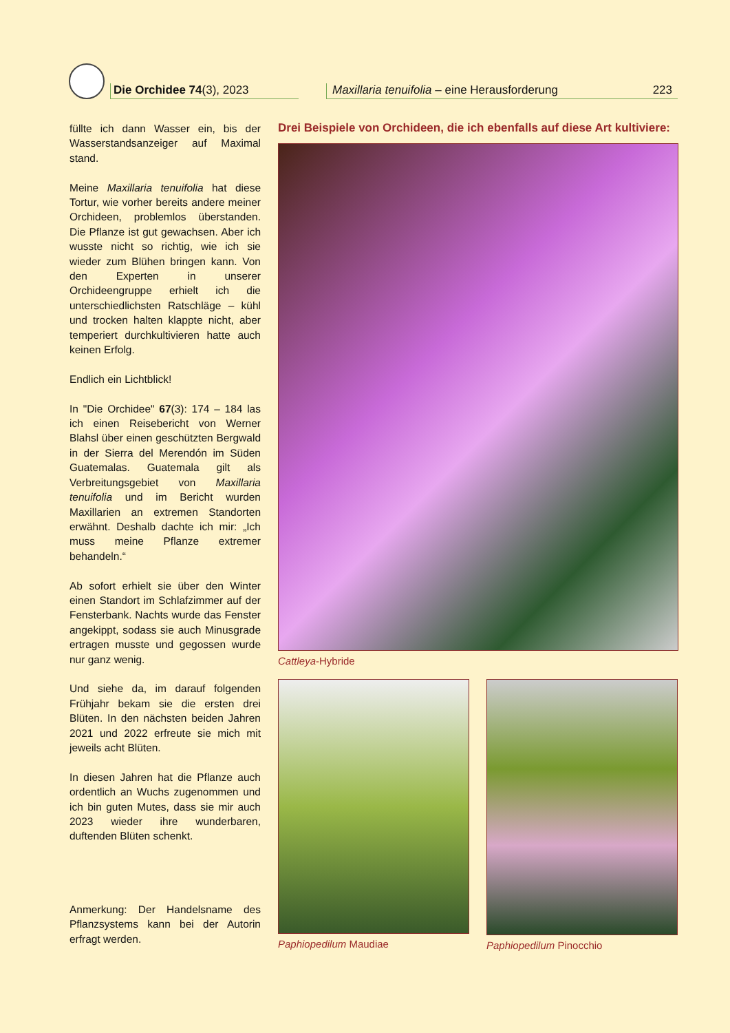Die Orchidee 74(3), 2023
Maxillaria tenuifolia – eine Herausforderung 223
füllte ich dann Wasser ein, bis der Wasserstandsanzeiger auf Maximal stand.
Meine Maxillaria tenuifolia hat diese Tortur, wie vorher bereits andere meiner Orchideen, problemlos überstanden. Die Pflanze ist gut gewachsen. Aber ich wusste nicht so richtig, wie ich sie wieder zum Blühen bringen kann. Von den Experten in unserer Orchideengruppe erhielt ich die unterschiedlichsten Ratschläge – kühl und trocken halten klappte nicht, aber temperiert durchkultivieren hatte auch keinen Erfolg.
Endlich ein Lichtblick!
In "Die Orchidee" 67(3): 174 – 184 las ich einen Reisebericht von Werner Blahsl über einen geschützten Bergwald in der Sierra del Merendón im Süden Guatemalas. Guatemala gilt als Verbreitungsgebiet von Maxillaria tenuifolia und im Bericht wurden Maxillarien an extremen Standorten erwähnt. Deshalb dachte ich mir: „Ich muss meine Pflanze extremer behandeln.“
Ab sofort erhielt sie über den Winter einen Standort im Schlafzimmer auf der Fensterbank. Nachts wurde das Fenster angekippt, sodass sie auch Minusgrade ertragen musste und gegossen wurde nur ganz wenig.
Und siehe da, im darauf folgenden Frühjahr bekam sie die ersten drei Blüten. In den nächsten beiden Jahren 2021 und 2022 erfreute sie mich mit jeweils acht Blüten.
In diesen Jahren hat die Pflanze auch ordentlich an Wuchs zugenommen und ich bin guten Mutes, dass sie mir auch 2023 wieder ihre wunderbaren, duftenden Blüten schenkt.
Anmerkung: Der Handelsname des Pflanzsystems kann bei der Autorin erfragt werden.
Drei Beispiele von Orchideen, die ich ebenfalls auf diese Art kultiviere:
Cattleya-Hybride
Paphiopedilum Maudiae Paphiopedilum Pinocchio